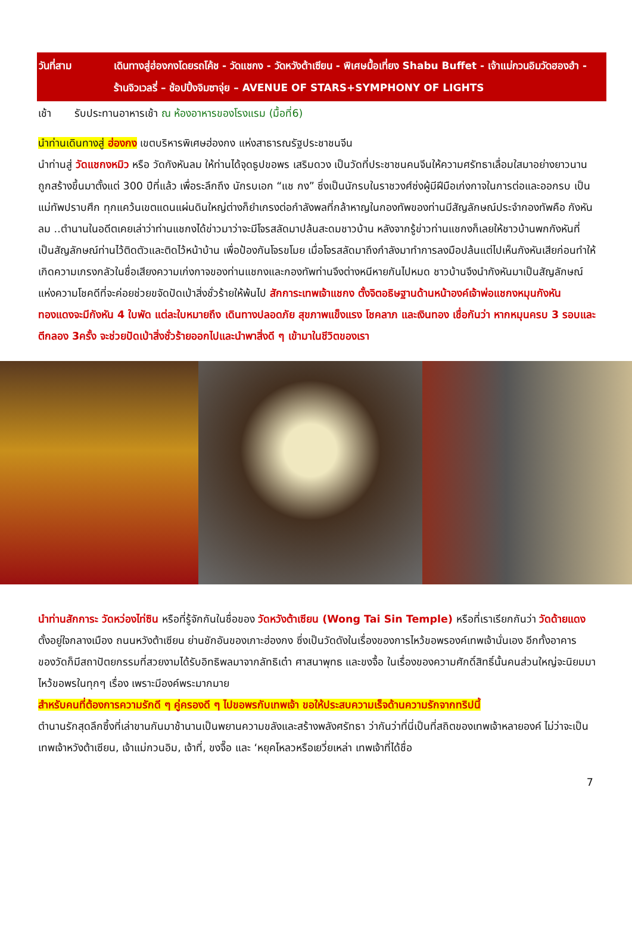วันที่สาม เดินทางสู่ฮ่องกงโดยรถโค้ช - วัดแชกง - วัดหวังต้าเซียน - พิเศษมื้อเที่ยง Shabu Buffet - เจ้าแม่กวนอิมวัดฮองฮำ - ร้านจิวเวลรี่ – ช้อปปิ้งจิมซาจุ่ย – AVENUE OF STARS+SYMPHONY OF LIGHTS
เช้า รับประทานอาหารเช้า ณ ห้องอาหารของโรงแรม (มื้อที่6)
นำท่านเดินทางสู่ ฮ่องกง เขตบริหารพิเศษฮ่องกง แห่งสาธารณรัฐประชาชนจีน
นำท่านสู่ วัดแชกงหมิว หรือ วัดกังหันลม ให้ท่านได้จุดธูปขอพร เสริมดวง เป็นวัดที่ประชาชนคนจีนให้ความศรัทธาเลื่อมใสมาอย่างยาวนาน ถูกสร้างขึ้นมาตั้งแต่ 300 ปีที่แล้ว เพื่อระลึกถึง นักรบเอก “แช กง” ซึ่งเป็นนักรบในราชวงศ์ซ่งผู้มีฝีมือเก่งกาจในการต่อและออกรบ เป็นแม่ทัพปราบศึก ทุกแคว้นเขตแดนแผ่นดินใหญ่ต่างก็ยำเกรงต่อกำลังพลที่กล้าหาญในกองทัพของท่านมีสัญลักษณ์ประจำกองทัพคือ กังหันลม ..ตำนานในอดีตเคยเล่าว่าท่านแชกงได้ข่าวมาว่าจะมีโจรสลัดมาปล้นสะดมชาวบ้าน หลังจากรู้ข่าวท่านแชกงก็เลยให้ชาวบ้านพกกังหันที่เป็นสัญลักษณ์ท่านไว้ติดตัวและติดไว้หน้าบ้าน เพื่อป้องกันโจรขโมย เมื่อโจรสลัดมาถึงกำลังมาทำการลงมือปล้นแต่ไปเห็นกังหันเสียก่อนทำให้เกิดความเกรงกลัวในชื่อเสียงความเก่งกาจของท่านแชกงและกองทัพท่านจึงต่างหนีหายกันไปหมด ชาวบ้านจึงนำกังหันมาเป็นสัญลักษณ์แห่งความโชคดีที่จะค่อยช่วยขจัดปัดเป่าสิ่งชั่วร้ายให้พ้นไป สักการะเทพเจ้าแชกง ตั้งจิตอธิษฐานด้านหน้าองค์เจ้าพ่อแชกงหมุนกังหันทองแดงจะมีกังหัน 4 ใบพัด แต่ละใบหมายถึง เดินทางปลอดภัย สุขภาพแข็งแรง โชคลาภ และเงินทอง เชื่อกันว่า หากหมุนครบ 3 รอบและตีกลอง 3ครั้ง จะช่วยปัดเป่าสิ่งชั่วร้ายออกไปและนำพาสิ่งดี ๆ เข้ามาในชีวิตของเรา
นำท่านสักการะ วัดหว่องไท่ซิน หรือที่รู้จักกันในชื่อของ วัดหวังต้าเซียน (Wong Tai Sin Temple) หรือที่เราเรียกกันว่า วัดด้ายแดง ตั้งอยู่ใจกลางเมือง ถนนหวังต้าเซียน ย่านชักอันของเกาะฮ่องกง ซึ่งเป็นวัดดังในเรื่องของการไหว้ขอพรองค์เทพเจ้านั่นเอง อีกทั้งอาคารของวัดก็มีสถาปัตยกรรมที่สวยงามได้รับอิทธิพลมาจากลัทธิเต๋า ศาสนาพุทธ และขงจื้อ ในเรื่องของความศักดิ์สิทธิ์นั้นคนส่วนใหญ่จะนิยมมาไหว้ขอพรในทุกๆ เรื่อง เพราะมีองค์พระมากมาย
สำหรับคนที่ต้องการความรักดี ๆ คู่ครองดี ๆ ไปขอพรกับเทพเจ้า ขอให้ประสบความเร็จด้านความรักจากทริปนี้
ตำนานรักสุดลึกซึ้งที่เล่าขานกันมาช้านานเป็นพยานความขลังและสร้างพลังศรัทธา ว่ากันว่าที่นี่เป็นที่สถิตของเทพเจ้าหลายองค์ ไม่ว่าจะเป็นเทพเจ้าหวังต้าเซียน, เจ้าแม่กวนอิม, เจ้าที่, ขงจื๊อ และ ‘หยุคโหลวหรือเยวี่ยเหล่า เทพเจ้าที่ได้ชื่อ
7